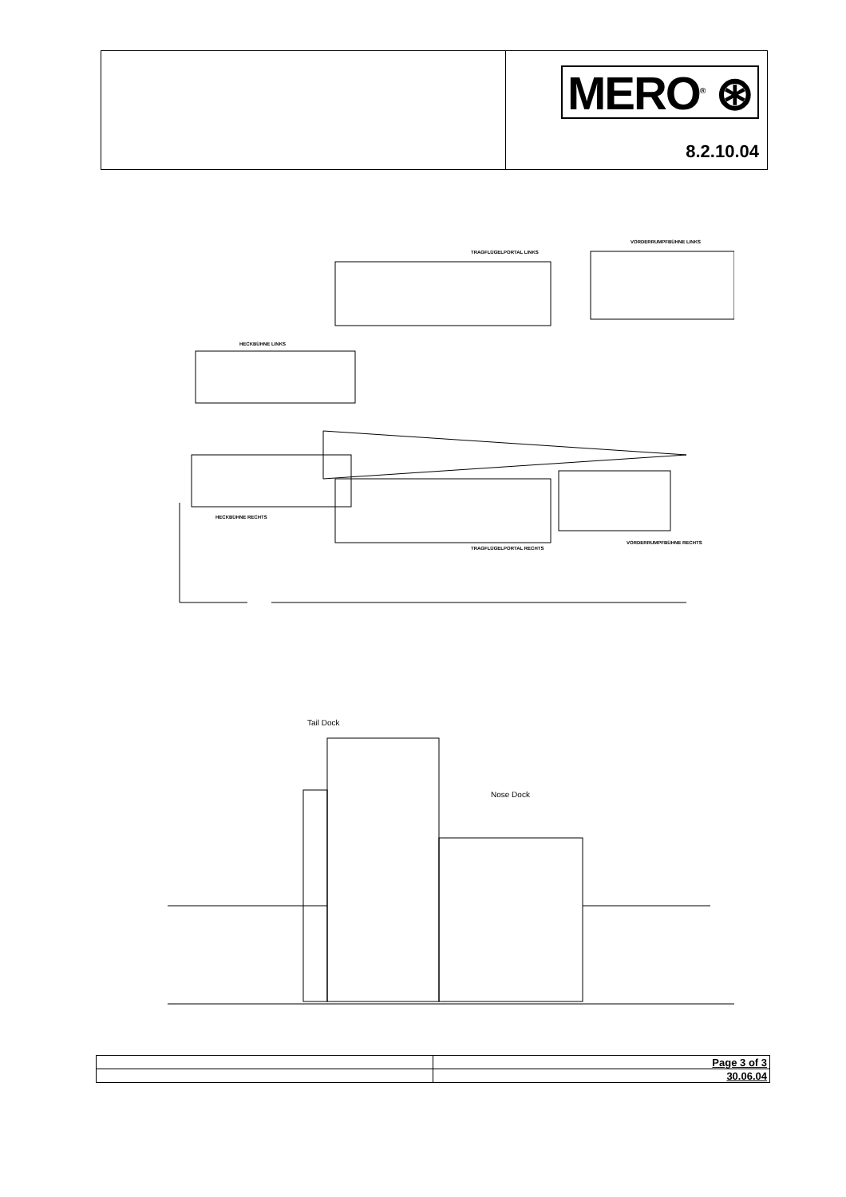MERO<sup>®</sup> ⊛
8.2.10.04
TRAGFLÜGELPORTAL LINKS
VORDERRUMPFBÜHNE LINKS
HECKBÜHNE LINKS
HECKBÜHNE RECHTS
TRAGFLÜGELPORTAL RECHTS
VORDERRUMPFBÜHNE RECHTS
Tail Dock
Nose Dock
| | Page 3 of 3 |
| | 30.06.04 |